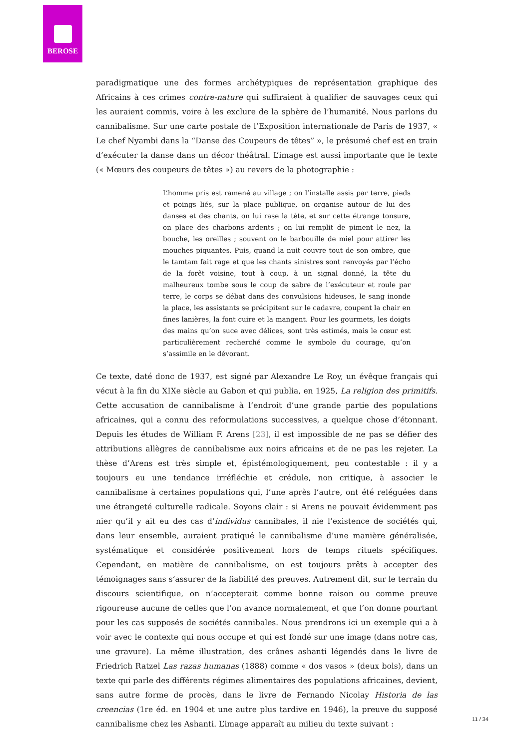BEROSE
paradigmatique une des formes archétypiques de représentation graphique des Africains à ces crimes contre-nature qui suffiraient à qualifier de sauvages ceux qui les auraient commis, voire à les exclure de la sphère de l’humanité. Nous parlons du cannibalisme. Sur une carte postale de l’Exposition internationale de Paris de 1937, « Le chef Nyambi dans la “Danse des Coupeurs de têtes” », le présumé chef est en train d’exécuter la danse dans un décor théâtral. L’image est aussi importante que le texte (« Mœurs des coupeurs de têtes ») au revers de la photographie :
L’homme pris est ramené au village ; on l’installe assis par terre, pieds et poings liés, sur la place publique, on organise autour de lui des danses et des chants, on lui rase la tête, et sur cette étrange tonsure, on place des charbons ardents ; on lui remplit de piment le nez, la bouche, les oreilles ; souvent on le barbouille de miel pour attirer les mouches piquantes. Puis, quand la nuit couvre tout de son ombre, que le tamtam fait rage et que les chants sinistres sont renvoyés par l’écho de la forêt voisine, tout à coup, à un signal donné, la tête du malheureux tombe sous le coup de sabre de l’exécuteur et roule par terre, le corps se débat dans des convulsions hideuses, le sang inonde la place, les assistants se précipitent sur le cadavre, coupent la chair en fines lanières, la font cuire et la mangent. Pour les gourmets, les doigts des mains qu’on suce avec délices, sont très estimés, mais le cœur est particulièrement recherché comme le symbole du courage, qu’on s’assimile en le dévorant.
Ce texte, daté donc de 1937, est signé par Alexandre Le Roy, un évêque français qui vécut à la fin du XIXe siècle au Gabon et qui publia, en 1925, La religion des primitifs. Cette accusation de cannibalisme à l’endroit d’une grande partie des populations africaines, qui a connu des reformulations successives, a quelque chose d’étonnant. Depuis les études de William F. Arens [23], il est impossible de ne pas se défier des attributions allègres de cannibalisme aux noirs africains et de ne pas les rejeter. La thèse d’Arens est très simple et, épistémologiquement, peu contestable : il y a toujours eu une tendance irréfléchie et crédule, non critique, à associer le cannibalisme à certaines populations qui, l’une après l’autre, ont été reléguées dans une étrangeté culturelle radicale. Soyons clair : si Arens ne pouvait évidemment pas nier qu’il y ait eu des cas d’individus cannibales, il nie l’existence de sociétés qui, dans leur ensemble, auraient pratiqué le cannibalisme d’une manière généralisée, systématique et considérée positivement hors de temps rituels spécifiques. Cependant, en matière de cannibalisme, on est toujours prêts à accepter des témoignages sans s’assurer de la fiabilité des preuves. Autrement dit, sur le terrain du discours scientifique, on n’accepterait comme bonne raison ou comme preuve rigoureuse aucune de celles que l’on avance normalement, et que l’on donne pourtant pour les cas supposés de sociétés cannibales. Nous prendrons ici un exemple qui a à voir avec le contexte qui nous occupe et qui est fondé sur une image (dans notre cas, une gravure). La même illustration, des crânes ashanti légendés dans le livre de Friedrich Ratzel Las razas humanas (1888) comme « dos vasos » (deux bols), dans un texte qui parle des différents régimes alimentaires des populations africaines, devient, sans autre forme de procès, dans le livre de Fernando Nicolay Historia de las creencias (1re éd. en 1904 et une autre plus tardive en 1946), la preuve du supposé cannibalisme chez les Ashanti. L’image apparaît au milieu du texte suivant :
11 / 34